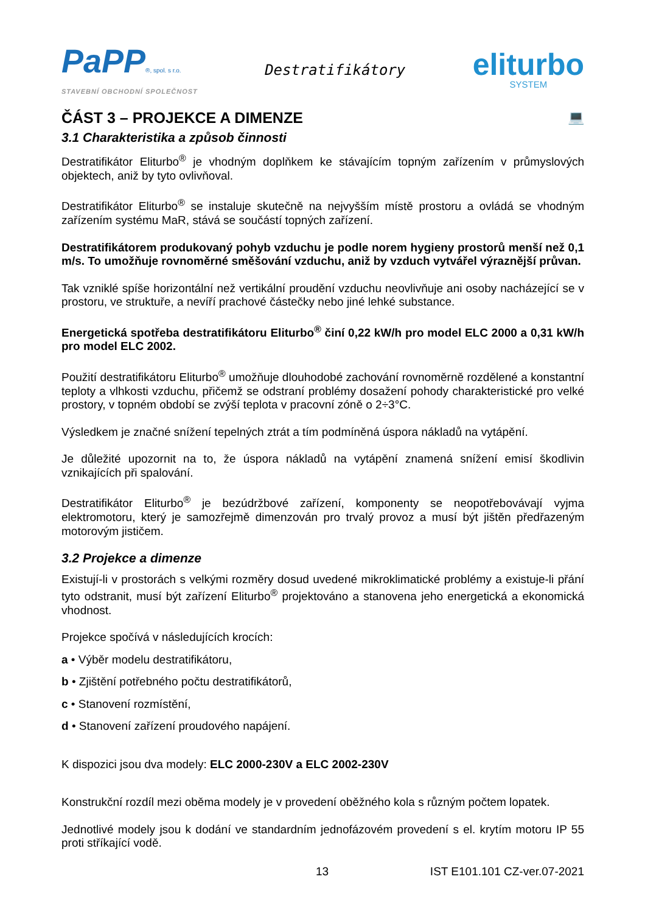PaPP®, spol. s r.o.
STAVEBNÍ OBCHODNÍ SPOLEČNOST
Destratifikátory
eliturbo
SYSTEM
ČÁST 3 – PROJEKCE A DIMENZE 💻
3.1 Charakteristika a způsob činnosti
Destratifikátor Eliturbo<sup>®</sup> je vhodným doplňkem ke stávajícím topným zařízením v průmyslových objektech, aniž by tyto ovlivňoval.
Destratifikátor Eliturbo<sup>®</sup> se instaluje skutečně na nejvyšším místě prostoru a ovládá se vhodným zařízením systému MaR, stává se součástí topných zařízení.
Destratifikátorem produkovaný pohyb vzduchu je podle norem hygieny prostorů menší než 0,1 m/s. To umožňuje rovnoměrné směšování vzduchu, aniž by vzduch vytvářel výraznější průvan.
Tak vzniklé spíše horizontální než vertikální proudění vzduchu neovlivňuje ani osoby nacházející se v prostoru, ve struktuře, a nevíří prachové částečky nebo jiné lehké substance.
Energetická spotřeba destratifikátoru Eliturbo<sup>®</sup> činí 0,22 kW/h pro model ELC 2000 a 0,31 kW/h pro model ELC 2002.
Použití destratifikátoru Eliturbo<sup>®</sup> umožňuje dlouhodobé zachování rovnoměrně rozdělené a konstantní teploty a vlhkosti vzduchu, přičemž se odstraní problémy dosažení pohody charakteristické pro velké prostory, v topném období se zvýší teplota v pracovní zóně o 2÷3°C.
Výsledkem je značné snížení tepelných ztrát a tím podmíněná úspora nákladů na vytápění.
Je důležité upozornit na to, že úspora nákladů na vytápění znamená snížení emisí škodlivin vznikajících při spalování.
Destratifikátor Eliturbo<sup>®</sup> je bezúdržbové zařízení, komponenty se neopotřebovávají vyjma elektromotoru, který je samozřejmě dimenzován pro trvalý provoz a musí být jištěn předřazeným motorovým jističem.
3.2 Projekce a dimenze
Existují-li v prostorách s velkými rozměry dosud uvedené mikroklimatické problémy a existuje-li přání tyto odstranit, musí být zařízení Eliturbo<sup>®</sup> projektováno a stanovena jeho energetická a ekonomická vhodnost.
Projekce spočívá v následujících krocích:
a • Výběr modelu destratifikátoru,
b • Zjištění potřebného počtu destratifikátorů,
c • Stanovení rozmístění,
d • Stanovení zařízení proudového napájení.
K dispozici jsou dva modely: ELC 2000-230V a ELC 2002-230V
Konstrukční rozdíl mezi oběma modely je v provedení oběžného kola s různým počtem lopatek.
Jednotlivé modely jsou k dodání ve standardním jednofázovém provedení s el. krytím motoru IP 55 proti stříkající vodě.
13 IST E101.101 CZ-ver.07-2021